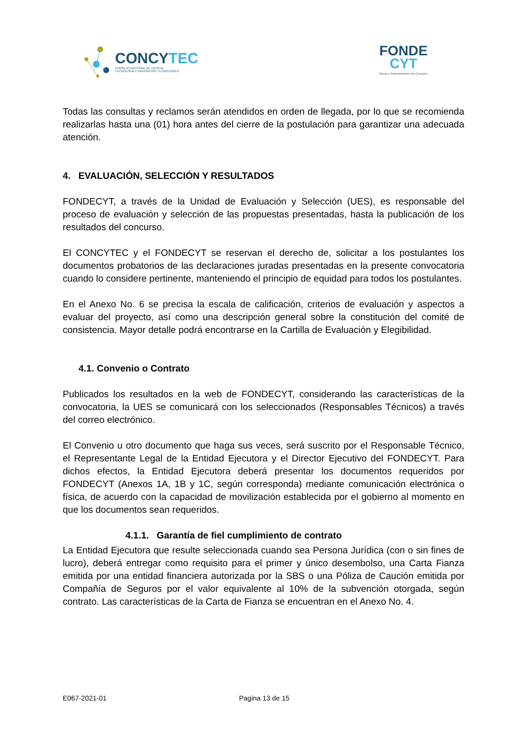CONCYTEC
CONSEJO NACIONAL DE CIENCIA,
TECNOLOGÍA E INNOVACIÓN TECNOLÓGICA
FONDE
CYT
Becas y financiamiento del Concytec
Todas las consultas y reclamos serán atendidos en orden de llegada, por lo que se recomienda realizarlas hasta una (01) hora antes del cierre de la postulación para garantizar una adecuada atención.
4. EVALUACIÓN, SELECCIÓN Y RESULTADOS
FONDECYT, a través de la Unidad de Evaluación y Selección (UES), es responsable del proceso de evaluación y selección de las propuestas presentadas, hasta la publicación de los resultados del concurso.
El CONCYTEC y el FONDECYT se reservan el derecho de, solicitar a los postulantes los documentos probatorios de las declaraciones juradas presentadas en la presente convocatoria cuando lo considere pertinente, manteniendo el principio de equidad para todos los postulantes.
En el Anexo No. 6 se precisa la escala de calificación, criterios de evaluación y aspectos a evaluar del proyecto, así como una descripción general sobre la constitución del comité de consistencia. Mayor detalle podrá encontrarse en la Cartilla de Evaluación y Elegibilidad.
4.1. Convenio o Contrato
Publicados los resultados en la web de FONDECYT, considerando las características de la convocatoria, la UES se comunicará con los seleccionados (Responsables Técnicos) a través del correo electrónico.
El Convenio u otro documento que haga sus veces, será suscrito por el Responsable Técnico, el Representante Legal de la Entidad Ejecutora y el Director Ejecutivo del FONDECYT. Para dichos efectos, la Entidad Ejecutora deberá presentar los documentos requeridos por FONDECYT (Anexos 1A, 1B y 1C, según corresponda) mediante comunicación electrónica o física, de acuerdo con la capacidad de movilización establecida por el gobierno al momento en que los documentos sean requeridos.
4.1.1. Garantía de fiel cumplimiento de contrato
La Entidad Ejecutora que resulte seleccionada cuando sea Persona Jurídica (con o sin fines de lucro), deberá entregar como requisito para el primer y único desembolso, una Carta Fianza emitida por una entidad financiera autorizada por la SBS o una Póliza de Caución emitida por Compañía de Seguros por el valor equivalente al 10% de la subvención otorgada, según contrato. Las características de la Carta de Fianza se encuentran en el Anexo No. 4.
E067-2021-01 Pagina 13 de 15